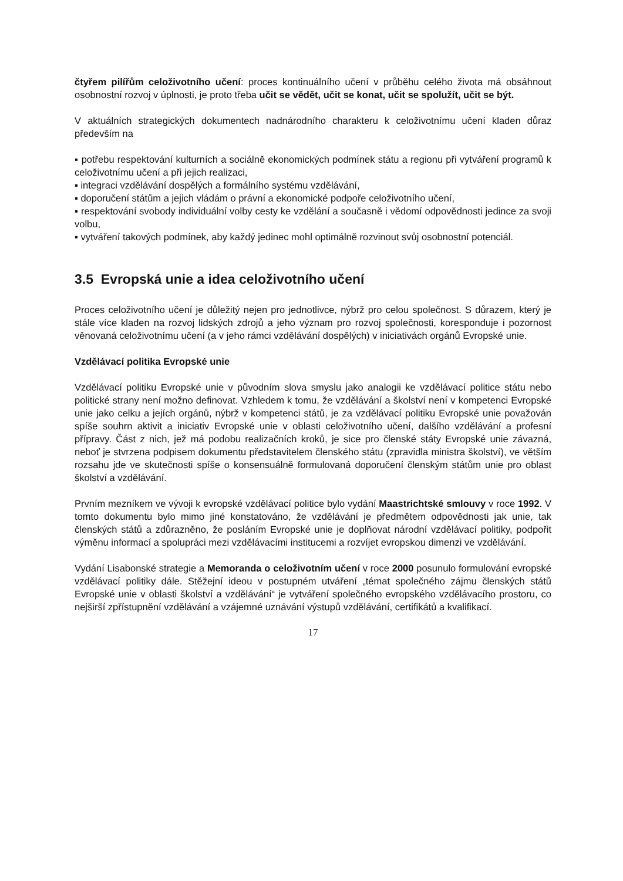čtyřem pilířům celoživotního učení: proces kontinuálního učení v průběhu celého života má obsáhnout osobnostní rozvoj v úplnosti, je proto třeba učit se vědět, učit se konat, učit se spolužít, učit se být.
V aktuálních strategických dokumentech nadnárodního charakteru k celoživotnímu učení kladen důraz především na
▪ potřebu respektování kulturních a sociálně ekonomických podmínek státu a regionu při vytváření programů k celoživotnímu učení a při jejich realizaci,
▪ integraci vzdělávání dospělých a formálního systému vzdělávání,
▪ doporučení státům a jejich vládám o právní a ekonomické podpoře celoživotního učení,
▪ respektování svobody individuální volby cesty ke vzdělání a současně i vědomí odpovědnosti jedince za svoji volbu,
▪ vytváření takových podmínek, aby každý jedinec mohl optimálně rozvinout svůj osobnostní potenciál.
3.5 Evropská unie a idea celoživotního učení
Proces celoživotního učení je důležitý nejen pro jednotlivce, nýbrž pro celou společnost. S důrazem, který je stále více kladen na rozvoj lidských zdrojů a jeho význam pro rozvoj společnosti, koresponduje i pozornost věnovaná celoživotnímu učení (a v jeho rámci vzdělávání dospělých) v iniciativách orgánů Evropské unie.
Vzdělávací politika Evropské unie
Vzdělávací politiku Evropské unie v původním slova smyslu jako analogii ke vzdělávací politice státu nebo politické strany není možno definovat. Vzhledem k tomu, že vzdělávání a školství není v kompetenci Evropské unie jako celku a jejích orgánů, nýbrž v kompetenci států, je za vzdělávací politiku Evropské unie považován spíše souhrn aktivit a iniciativ Evropské unie v oblasti celoživotního učení, dalšího vzdělávání a profesní přípravy. Část z nich, jež má podobu realizačních kroků, je sice pro členské státy Evropské unie závazná, neboť je stvrzena podpisem dokumentu představitelem členského státu (zpravidla ministra školství), ve větším rozsahu jde ve skutečnosti spíše o konsensuálně formulovaná doporučení členským státům unie pro oblast školství a vzdělávání.
Prvním mezníkem ve vývoji k evropské vzdělávací politice bylo vydání Maastrichtské smlouvy v roce 1992. V tomto dokumentu bylo mimo jiné konstatováno, že vzdělávání je předmětem odpovědnosti jak unie, tak členských států a zdůrazněno, že posláním Evropské unie je doplňovat národní vzdělávací politiky, podpořit výměnu informací a spolupráci mezi vzdělávacími institucemi a rozvíjet evropskou dimenzi ve vzdělávání.
Vydání Lisabonské strategie a Memoranda o celoživotním učení v roce 2000 posunulo formulování evropské vzdělávací politiky dále. Stěžejní ideou v postupném utváření „témat společného zájmu členských států Evropské unie v oblasti školství a vzdělávání“ je vytváření společného evropského vzdělávacího prostoru, co nejširší zpřístupnění vzdělávání a vzájemné uznávání výstupů vzdělávání, certifikátů a kvalifikací.
17